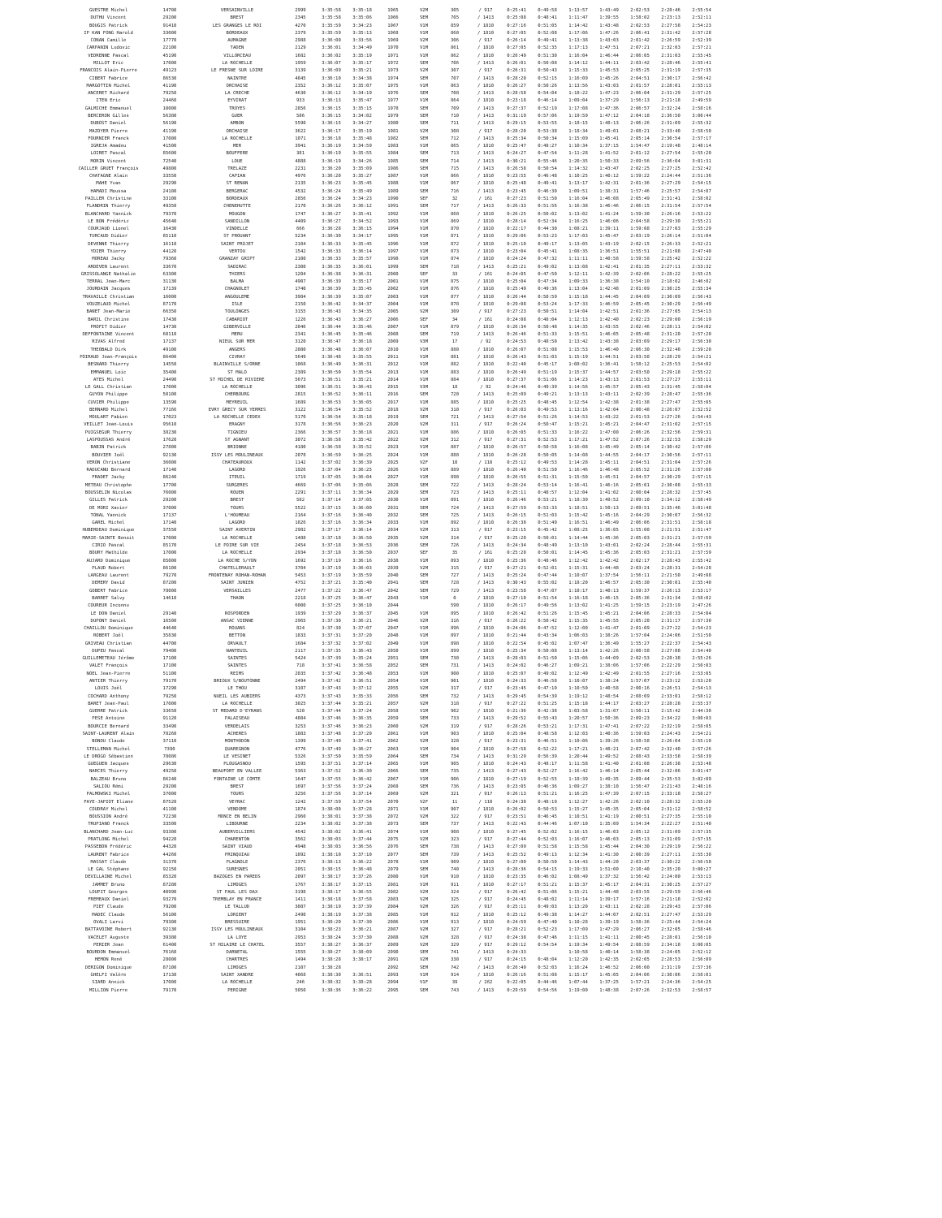| GUESTRE Michel | 14700 | VERSAINVILLE | 2999 | 3:35:58 | 3:35:18 | 1965 | V2M | 305 | / 917 | 0:25:41 | 0:49:58 | 1:13:57 | 1:43:49 | 2:02:53 | 2:28:46 | 2:55:54 |
| DUTHU Vincent | 29200 | BREST | 2345 | 3:35:58 | 3:35:06 | 1966 | SEM | 705 | / 1413 | 0:25:08 | 0:48:41 | 1:11:47 | 1:39:55 | 1:58:02 | 2:23:13 | 2:52:11 |
| BOUGIS Patrick | 91410 | LES GRANGES LE ROI | 4270 | 3:35:59 | 3:34:23 | 1967 | V1M | 859 | / 1810 | 0:27:16 | 0:51:05 | 1:14:42 | 1:43:48 | 2:02:53 | 2:27:58 | 2:54:23 |
| IP KAN FONG Harold | 33000 | BORDEAUX | 2379 | 3:35:59 | 3:35:13 | 1968 | V1M | 860 | / 1810 | 0:27:05 | 0:52:08 | 1:17:06 | 1:47:26 | 2:06:41 | 2:31:42 | 2:57:28 |
| CONAN Camille | 17770 | AUMAGNE | 2988 | 3:36:00 | 3:33:56 | 1969 | V2M | 306 | / 917 | 0:26:14 | 0:49:41 | 1:13:38 | 1:43:03 | 2:01:42 | 2:26:59 | 2:52:39 |
| CARPANIN Ludovic | 22100 | TADEN | 2129 | 3:36:01 | 3:34:49 | 1970 | V1M | 861 | / 1810 | 0:27:05 | 0:52:35 | 1:17:13 | 1:47:51 | 2:07:21 | 2:32:03 | 2:57:21 |
| VEDRENNE Pascal | 45190 | VILLORCEAU | 1682 | 3:36:02 | 3:35:19 | 1971 | V1M | 862 | / 1810 | 0:26:49 | 0:51:30 | 1:16:04 | 1:46:44 | 2:06:05 | 2:31:03 | 2:55:45 |
| MILLOT Eric | 17000 | LA ROCHELLE | 1959 | 3:36:07 | 3:35:17 | 1972 | SEM | 706 | / 1413 | 0:26:01 | 0:50:08 | 1:14:12 | 1:44:11 | 2:03:42 | 2:28:46 | 2:55:41 |
| FRANCOIS Alain-Pierre | 49123 | LE FRESNE SUR LOIRE | 3139 | 3:36:09 | 3:35:21 | 1973 | V2M | 307 | / 917 | 0:26:31 | 0:50:43 | 1:15:33 | 1:45:53 | 2:05:25 | 2:31:19 | 2:57:35 |
| CIBERT Fabrice | 86530 | NAINTRE | 4845 | 3:36:10 | 3:34:38 | 1974 | SEM | 707 | / 1413 | 0:28:20 | 0:52:15 | 1:16:09 | 1:45:26 | 2:04:51 | 2:30:17 | 2:56:42 |
| MARGOTTIN Michel | 41190 | ORCHAISE | 2352 | 3:36:12 | 3:35:07 | 1975 | V1M | 863 | / 1810 | 0:26:27 | 0:50:26 | 1:13:56 | 1:43:03 | 2:01:57 | 2:28:01 | 2:55:13 |
| ANCERET Richard | 79250 | LA CRECHE | 4630 | 3:36:12 | 3:34:19 | 1976 | SEM | 708 | / 1413 | 0:28:58 | 0:54:04 | 1:18:22 | 1:47:23 | 2:06:04 | 2:31:29 | 2:57:25 |
| ITEN Eric | 24460 | EYVIRAT | 933 | 3:36:13 | 3:35:47 | 1977 | V1M | 864 | / 1810 | 0:23:18 | 0:46:14 | 1:09:04 | 1:37:29 | 1:56:13 | 2:21:18 | 2:49:59 |
| GALMICHE Emmanuel | 10000 | TROYES | 2856 | 3:36:15 | 3:35:15 | 1978 | SEM | 709 | / 1413 | 0:27:37 | 0:52:19 | 1:17:08 | 1:47:36 | 2:06:57 | 2:32:24 | 2:58:16 |
| BERCERON Gilles | 56380 | GUER | 586 | 3:36:15 | 3:34:02 | 1979 | SEM | 710 | / 1413 | 0:31:19 | 0:57:06 | 1:19:59 | 1:47:12 | 2:04:18 | 2:36:50 | 3:00:44 |
| DUBOST Daniel | 56190 | AMBON | 5590 | 3:36:15 | 3:34:27 | 1980 | SEM | 711 | / 1413 | 0:29:15 | 0:53:55 | 1:18:15 | 1:48:13 | 2:06:26 | 2:31:09 | 2:55:32 |
| MAZOYER Pierre | 41190 | ORCHAISE | 3622 | 3:36:17 | 3:35:19 | 1981 | V2M | 308 | / 917 | 0:28:20 | 0:53:38 | 1:18:34 | 1:49:01 | 2:08:21 | 2:33:40 | 2:58:50 |
| FOURNIER Franck | 17000 | LA ROCHELLE | 1071 | 3:36:18 | 3:35:48 | 1982 | SEM | 712 | / 1413 | 0:25:34 | 0:50:34 | 1:15:09 | 1:45:41 | 2:05:14 | 2:30:54 | 2:57:17 |
| IGREJA Amadeu | 41500 | MER | 3941 | 3:36:19 | 3:34:59 | 1983 | V1M | 865 | / 1810 | 0:25:47 | 0:48:27 | 1:10:34 | 1:37:15 | 1:54:47 | 2:19:48 | 2:48:14 |
| LOIRET Pascal | 85600 | BOUFFERE | 381 | 3:36:19 | 3:35:55 | 1984 | SEM | 713 | / 1413 | 0:24:27 | 0:47:54 | 1:11:28 | 1:41:52 | 2:01:12 | 2:27:54 | 2:55:20 |
| MORIN Vincent | 72540 | LOUE | 4888 | 3:36:19 | 3:34:26 | 1985 | SEM | 714 | / 1413 | 0:30:21 | 0:55:46 | 1:20:35 | 1:50:33 | 2:09:56 | 2:36:04 | 3:01:31 |
| CAILLER GRUET François | 49800 | TRELAZE | 2231 | 3:36:20 | 3:35:09 | 1986 | SEM | 715 | / 1413 | 0:26:58 | 0:50:54 | 1:14:32 | 1:43:47 | 2:02:25 | 2:27:25 | 2:52:42 |
| CHATAGNE Alain | 33550 | CAPIAN | 4976 | 3:36:20 | 3:35:27 | 1987 | V1M | 866 | / 1810 | 0:23:55 | 0:46:48 | 1:10:25 | 1:40:12 | 1:59:22 | 2:24:44 | 2:51:36 |
| MAHE Yvan | 29290 | ST RENAN | 2135 | 3:36:23 | 3:35:45 | 1988 | V1M | 867 | / 1810 | 0:25:48 | 0:49:41 | 1:13:17 | 1:42:31 | 2:01:36 | 2:27:29 | 2:54:15 |
| HAMADI Moussa | 24100 | BERGERAC | 4532 | 3:36:24 | 3:35:49 | 1989 | SEM | 716 | / 1413 | 0:23:45 | 0:46:30 | 1:09:51 | 1:38:31 | 1:57:46 | 2:25:57 | 2:54:07 |
| PAILLER Christine | 33100 | BORDEAUX | 2856 | 3:36:24 | 3:34:23 | 1990 | SEF | 32 | / 161 | 0:27:23 | 0:51:50 | 1:16:04 | 1:46:08 | 2:05:49 | 2:31:41 | 2:58:02 |
| FLANDRIN Thierry | 49350 | CHENEHUTTE | 2170 | 3:36:26 | 3:36:12 | 1991 | SEM | 717 | / 1413 | 0:26:33 | 0:51:56 | 1:16:38 | 1:46:46 | 2:06:15 | 2:31:54 | 2:57:54 |
| BLANCHARD Yannick | 79370 | MOUGON | 1747 | 3:36:27 | 3:35:41 | 1992 | V1M | 868 | / 1810 | 0:26:25 | 0:50:02 | 1:13:02 | 1:41:24 | 1:59:30 | 2:26:16 | 2:53:22 |
| LE BON Frédéric | 45640 | SANDILLON | 4409 | 3:36:27 | 3:34:52 | 1993 | V1M | 869 | / 1810 | 0:28:14 | 0:52:34 | 1:16:25 | 1:46:06 | 2:04:58 | 2:29:30 | 2:55:21 |
| COURJAUD Lionel | 16430 | VINDELLE | 666 | 3:36:28 | 3:36:15 | 1994 | V1M | 870 | / 1810 | 0:22:17 | 0:44:30 | 1:08:21 | 1:39:11 | 1:59:08 | 2:27:03 | 2:55:29 |
| TURCAUD Didier | 85110 | ST PROUANT | 5234 | 3:36:30 | 3:34:17 | 1995 | V1M | 871 | / 1810 | 0:29:06 | 0:53:23 | 1:17:03 | 1:45:47 | 2:03:19 | 2:26:14 | 2:51:04 |
| DEVENNE Thierry | 16110 | SAINT PROJET | 2104 | 3:36:33 | 3:35:45 | 1996 | V1M | 872 | / 1810 | 0:25:10 | 0:49:17 | 1:13:05 | 1:43:19 | 2:02:15 | 2:26:33 | 2:52:21 |
| YDIER Thierry | 44120 | VERTOU | 1542 | 3:36:33 | 3:36:14 | 1997 | V1M | 873 | / 1810 | 0:23:04 | 0:45:41 | 1:08:35 | 1:36:51 | 1:55:51 | 2:21:08 | 2:47:40 |
| MOREAU Jacky | 79360 | GRANZAY GRIPT | 2100 | 3:36:33 | 3:35:57 | 1998 | V1M | 874 | / 1810 | 0:24:24 | 0:47:32 | 1:11:11 | 1:40:58 | 1:59:58 | 2:25:42 | 2:52:22 |
| ARDEVEN Laurent | 33670 | SADIRAC | 2300 | 3:36:35 | 3:36:01 | 1999 | SEM | 718 | / 1413 | 0:25:21 | 0:49:02 | 1:13:08 | 1:42:41 | 2:01:35 | 2:27:11 | 2:53:32 |
| GRISSOLANGE Nathalie | 63300 | THIERS | 1204 | 3:36:38 | 3:36:31 | 2000 | SEF | 33 | / 161 | 0:24:05 | 0:47:50 | 1:12:11 | 1:42:39 | 2:02:06 | 2:28:22 | 2:55:25 |
| TERRAL Jean-Marc | 31130 | BALMA | 4907 | 3:36:39 | 3:35:17 | 2001 | V1M | 875 | / 1810 | 0:25:04 | 0:47:34 | 1:09:33 | 1:36:38 | 1:54:10 | 2:18:02 | 2:46:02 |
| JOURDAIN Jacques | 17139 | CHAGNOLET | 1740 | 3:36:39 | 3:35:45 | 2002 | V1M | 876 | / 1810 | 0:25:49 | 0:49:36 | 1:13:04 | 1:42:48 | 2:01:09 | 2:30:25 | 2:55:34 |
| TRAVAILLE Christian | 16000 | ANGOULEME | 3984 | 3:36:39 | 3:35:07 | 2003 | V1M | 877 | / 1810 | 0:26:44 | 0:50:59 | 1:15:18 | 1:44:45 | 2:04:09 | 2:30:09 | 2:56:43 |
| VOUZELAUD Michel | 87170 | ISLE | 2150 | 3:36:42 | 3:34:37 | 2004 | V1M | 878 | / 1810 | 0:29:08 | 0:53:24 | 1:17:33 | 1:46:59 | 2:05:45 | 2:30:29 | 2:56:49 |
| BANET Jean-Marie | 66350 | TOULONGES | 3155 | 3:36:43 | 3:34:35 | 2005 | V2M | 309 | / 917 | 0:27:23 | 0:50:51 | 1:14:04 | 1:42:51 | 2:01:36 | 2:27:05 | 2:54:13 |
| BARIL Christine | 17430 | CABARIOT | 1226 | 3:36:43 | 3:36:27 | 2006 | SEF | 34 | / 161 | 0:24:08 | 0:48:04 | 1:12:13 | 1:42:40 | 2:02:23 | 2:29:00 | 2:56:19 |
| PROFIT Didier | 14730 | GIBERVILLE | 2046 | 3:36:44 | 3:35:46 | 2007 | V1M | 879 | / 1810 | 0:26:34 | 0:50:48 | 1:14:35 | 1:43:55 | 2:02:46 | 2:28:11 | 2:54:02 |
| DEFFONTAINE Vincent | 60110 | MERU | 2341 | 3:36:45 | 3:35:46 | 2008 | SEM | 719 | / 1413 | 0:26:46 | 0:51:33 | 1:15:51 | 1:46:05 | 2:05:48 | 2:31:20 | 2:57:20 |
| RIVAS Alfred | 17137 | NIEUL SUR MER | 3120 | 3:36:47 | 3:36:18 | 2009 | V3M | 17 | / 92 | 0:24:53 | 0:48:50 | 1:13:42 | 1:43:38 | 2:03:09 | 2:29:17 | 2:56:30 |
| THEOBALD Dirk | 49100 | ANGERS | 2080 | 3:36:48 | 3:36:07 | 2010 | V1M | 880 | / 1810 | 0:26:07 | 0:51:08 | 1:15:53 | 1:46:40 | 2:06:30 | 2:32:48 | 2:59:20 |
| POIRAUD Jean-François | 86400 | CIVRAY | 5649 | 3:36:48 | 3:35:55 | 2011 | V1M | 881 | / 1810 | 0:26:43 | 0:51:03 | 1:15:19 | 1:44:51 | 2:03:50 | 2:28:29 | 2:54:21 |
| BESNARD Thierry | 14550 | BLAINVILLE S/ORNE | 1068 | 3:36:49 | 3:36:31 | 2012 | V1M | 882 | / 1810 | 0:22:40 | 0:45:17 | 1:08:02 | 1:36:41 | 1:58:12 | 2:25:53 | 2:54:02 |
| EMMANUEL Loïc | 35400 | ST MALO | 2389 | 3:36:50 | 3:35:54 | 2013 | V1M | 883 | / 1810 | 0:26:49 | 0:51:19 | 1:15:37 | 1:44:57 | 2:03:50 | 2:29:18 | 2:55:22 |
| ATES Michel | 24490 | ST MICHEL DE RIVIERE | 5673 | 3:36:51 | 3:35:21 | 2014 | V1M | 884 | / 1810 | 0:27:37 | 0:51:06 | 1:14:23 | 1:43:13 | 2:01:53 | 2:27:27 | 2:55:11 |
| LE GALL Christian | 17000 | LA ROCHELLE | 3096 | 3:36:51 | 3:36:43 | 2015 | V3M | 18 | / 92 | 0:24:46 | 0:49:39 | 1:14:56 | 1:45:57 | 2:05:43 | 2:31:45 | 2:58:04 |
| GUYON Philippe | 50100 | CHERBOURG | 2815 | 3:36:52 | 3:36:11 | 2016 | SEM | 720 | / 1413 | 0:25:09 | 0:49:21 | 1:13:13 | 1:43:11 | 2:02:39 | 2:28:47 | 2:55:36 |
| CUVIER Philippe | 13590 | MEYREUIL | 1689 | 3:36:53 | 3:36:05 | 2017 | V1M | 885 | / 1810 | 0:25:25 | 0:48:45 | 1:12:54 | 1:42:38 | 2:01:38 | 2:27:47 | 2:55:05 |
| BERNARD Michel | 77166 | EVRY GRECY SUR YERRES | 3122 | 3:36:54 | 3:35:52 | 2018 | V2M | 310 | / 917 | 0:26:03 | 0:49:53 | 1:13:16 | 1:42:04 | 2:00:48 | 2:26:07 | 2:52:52 |
| MOULART Fabien | 17023 | LA ROCHELLE CEDEX | 5170 | 3:36:54 | 3:35:18 | 2019 | SEM | 721 | / 1413 | 0:27:54 | 0:51:26 | 1:14:53 | 1:43:22 | 2:01:53 | 2:27:26 | 2:54:43 |
| VEILLET Jean-Louis | 95610 | ERAGNY | 3178 | 3:36:56 | 3:36:23 | 2020 | V2M | 311 | / 917 | 0:26:24 | 0:50:47 | 1:15:21 | 1:45:21 | 2:04:47 | 2:31:02 | 2:57:15 |
| PUIGSEGUR Thierry | 38230 | TIGNIEU | 2366 | 3:36:57 | 3:36:18 | 2021 | V1M | 886 | / 1810 | 0:26:05 | 0:51:33 | 1:16:22 | 1:47:00 | 2:06:26 | 2:32:56 | 2:59:31 |
| LASPOUSSAS André | 17620 | ST AGNANT | 3072 | 3:36:58 | 3:35:42 | 2022 | V2M | 312 | / 917 | 0:27:31 | 0:52:53 | 1:17:21 | 1:47:52 | 2:07:26 | 2:32:53 | 2:58:29 |
| BABIN Patrick | 27800 | BRIONNE | 4180 | 3:36:58 | 3:35:52 | 2023 | V1M | 887 | / 1810 | 0:26:57 | 0:50:58 | 1:16:08 | 1:45:49 | 2:05:14 | 2:30:42 | 2:57:06 |
| BOUVIER Joël | 92130 | ISSY LES MOULINEAUX | 2078 | 3:36:59 | 3:36:25 | 2024 | V1M | 888 | / 1810 | 0:26:28 | 0:50:05 | 1:14:08 | 1:44:55 | 2:04:17 | 2:30:56 | 2:57:11 |
| VERON Christiane | 36000 | CHATEAUROUX | 1142 | 3:37:02 | 3:36:39 | 2025 | V2F | 10 | / 110 | 0:25:12 | 0:49:53 | 1:14:28 | 1:45:11 | 2:04:51 | 2:31:04 | 2:57:26 |
| RADUCANU Bernard | 17140 | LAGORD | 1926 | 3:37:04 | 3:36:25 | 2026 | V1M | 889 | / 1810 | 0:26:40 | 0:51:50 | 1:16:46 | 1:46:48 | 2:05:52 | 2:31:26 | 2:57:00 |
| FRADET Jacky | 86240 | ITEUIL | 1719 | 3:37:05 | 3:36:04 | 2027 | V1M | 890 | / 1810 | 0:26:55 | 0:51:31 | 1:15:50 | 1:45:51 | 2:04:57 | 2:30:29 | 2:57:15 |
| METEAU Christophe | 17700 | SURGERES | 4669 | 3:37:06 | 3:35:06 | 2028 | SEM | 722 | / 1413 | 0:28:24 | 0:53:14 | 1:16:41 | 1:46:16 | 2:05:01 | 2:30:08 | 2:55:33 |
| BOUSSELIN Nicolas | 76000 | ROUEN | 2291 | 3:37:11 | 3:36:34 | 2029 | SEM | 723 | / 1413 | 0:25:11 | 0:48:57 | 1:12:04 | 1:41:02 | 2:00:04 | 2:28:32 | 2:57:45 |
| GILLES Patrick | 29200 | BREST | 582 | 3:37:14 | 3:37:05 | 2030 | V1M | 891 | / 1810 | 0:26:46 | 0:53:21 | 1:18:39 | 1:49:52 | 2:09:10 | 2:34:12 | 2:58:49 |
| DE MORI Xavier | 37000 | TOURS | 5522 | 3:37:15 | 3:36:00 | 2031 | SEM | 724 | / 1413 | 0:27:59 | 0:53:33 | 1:18:51 | 1:50:13 | 2:09:51 | 2:35:46 | 3:01:48 |
| TONAL Yannick | 17137 | L'HOUMEAU | 2164 | 3:37:16 | 3:36:40 | 2032 | SEM | 725 | / 1413 | 0:26:15 | 0:51:03 | 1:15:42 | 1:45:16 | 2:04:29 | 2:30:07 | 2:56:32 |
| GAREL Michel | 17140 | LAGORD | 1826 | 3:37:16 | 3:36:34 | 2033 | V1M | 892 | / 1810 | 0:26:38 | 0:51:49 | 1:16:51 | 1:46:49 | 2:06:06 | 2:31:51 | 2:58:18 |
| HUBERDEAU Dominique | 37550 | SAINT AVERTIN | 2982 | 3:37:17 | 3:36:14 | 2034 | V2M | 313 | / 917 | 0:23:15 | 0:45:42 | 1:08:25 | 1:36:05 | 1:55:00 | 2:21:51 | 2:51:47 |
| MARIE-SAINTE Benoit | 17000 | LA ROCHELLE | 1488 | 3:37:18 | 3:36:50 | 2035 | V2M | 314 | / 917 | 0:25:28 | 0:50:01 | 1:14:44 | 1:45:36 | 2:05:03 | 2:31:21 | 2:57:59 |
| CIRIO Pascal | 85170 | LE POIRE SUR VIE | 2454 | 3:37:18 | 3:36:53 | 2036 | SEM | 726 | / 1413 | 0:24:34 | 0:48:49 | 1:13:10 | 1:43:01 | 2:02:24 | 2:28:44 | 2:55:31 |
| BOURY Mathilde | 17000 | LA ROCHELLE | 2934 | 3:37:18 | 3:36:50 | 2037 | SEF | 35 | / 161 | 0:25:28 | 0:50:01 | 1:14:45 | 1:45:36 | 2:05:03 | 2:31:21 | 2:57:59 |
| AUJARD Dominique | 85000 | LA ROCHE S/YON | 1692 | 3:37:19 | 3:36:16 | 2038 | V1M | 893 | / 1810 | 0:25:36 | 0:48:46 | 1:12:42 | 1:42:42 | 2:02:17 | 2:28:43 | 2:55:42 |
| PLAUD Robert | 86100 | CHATELLERAULT | 3704 | 3:37:19 | 3:36:03 | 2039 | V2M | 315 | / 917 | 0:27:21 | 0:52:01 | 1:15:31 | 1:44:48 | 2:03:24 | 2:28:31 | 2:54:28 |
| LARGEAU Laurent | 79270 | FRONTENAY ROHAN-ROHAN | 5453 | 3:37:19 | 3:35:59 | 2040 | SEM | 727 | / 1413 | 0:25:24 | 0:47:44 | 1:10:07 | 1:37:54 | 1:56:11 | 2:21:50 | 2:49:08 |
| DEMERY David | 87200 | SAINT JUNIEN | 4752 | 3:37:21 | 3:35:40 | 2041 | SEM | 728 | / 1413 | 0:30:43 | 0:55:02 | 1:18:20 | 1:46:57 | 2:05:30 | 2:30:01 | 2:55:40 |
| GOBERT Fabrice | 78000 | VERSAILLES | 2477 | 3:37:22 | 3:36:47 | 2042 | SEM | 729 | / 1413 | 0:23:58 | 0:47:07 | 1:10:17 | 1:40:13 | 1:59:37 | 2:26:13 | 2:53:17 |
| BARRET Salvy | 14610 | THAON | 2218 | 3:37:25 | 3:36:47 | 2043 | V1M | 0 | / 1810 | 0:27:10 | 0:51:54 | 1:16:18 | 1:46:15 | 2:05:36 | 2:31:34 | 2:58:02 |
| COUREUR Inconnu | | | 6000 | 3:37:25 | 3:36:10 | 2044 | | 590 | / 1810 | 0:26:17 | 0:49:56 | 1:13:02 | 1:41:25 | 1:59:15 | 2:23:19 | 2:47:26 |
| LE DON Daniel | 29140 | ROSPORDEN | 1939 | 3:37:29 | 3:36:37 | 2045 | V1M | 895 | / 1810 | 0:26:42 | 0:51:26 | 1:15:45 | 1:45:21 | 2:04:06 | 2:28:33 | 2:54:04 |
| DUPONT Daniel | 16500 | ANSAC VIENNE | 2965 | 3:37:30 | 3:36:21 | 2046 | V2M | 316 | / 917 | 0:26:22 | 0:50:42 | 1:15:35 | 1:45:55 | 2:05:20 | 2:31:17 | 2:57:30 |
| CHAILLOU Dominique | 44640 | ROUANS | 824 | 3:37:30 | 3:37:07 | 2047 | V1M | 896 | / 1810 | 0:24:06 | 0:47:52 | 1:12:00 | 1:41:47 | 2:01:09 | 2:27:22 | 2:54:23 |
| ROBERT Joël | 35830 | BETTON | 1833 | 3:37:31 | 3:37:20 | 2048 | V1M | 897 | / 1810 | 0:21:44 | 0:43:34 | 1:06:03 | 1:38:26 | 1:57:04 | 2:24:06 | 2:51:50 |
| GRIVEAU Christian | 44700 | ORVAULT | 1684 | 3:37:32 | 3:37:02 | 2049 | V1M | 898 | / 1810 | 0:22:54 | 0:45:02 | 1:07:47 | 1:36:49 | 1:55:27 | 2:22:37 | 2:54:43 |
| DUPEU Pascal | 79400 | NANTEUIL | 2117 | 3:37:35 | 3:36:43 | 2050 | V1M | 899 | / 1810 | 0:25:34 | 0:50:08 | 1:13:14 | 1:42:26 | 2:00:58 | 2:27:08 | 2:54:40 |
| GUILLEMETEAU Jérôme | 17100 | SAINTES | 5424 | 3:37:39 | 3:35:24 | 2051 | SEM | 730 | / 1413 | 0:28:03 | 0:51:50 | 1:15:06 | 1:44:09 | 2:02:53 | 2:28:38 | 2:55:26 |
| VALET François | 17100 | SAINTES | 718 | 3:37:41 | 3:36:58 | 2052 | SEM | 731 | / 1413 | 0:24:02 | 0:46:27 | 1:09:21 | 1:38:06 | 1:57:06 | 2:22:29 | 2:50:03 |
| NOEL Jean-Pierre | 51100 | REIMS | 2035 | 3:37:42 | 3:36:48 | 2053 | V1M | 900 | / 1810 | 0:25:07 | 0:49:02 | 1:12:49 | 1:42:49 | 2:01:55 | 2:27:16 | 2:53:05 |
| ANTIER Thierry | 79170 | BRIOUX S/BOUTONNE | 2494 | 3:37:42 | 3:36:51 | 2054 | V1M | 901 | / 1810 | 0:24:33 | 0:46:58 | 1:10:07 | 1:38:24 | 1:57:07 | 2:23:12 | 2:53:20 |
| LOUIS Joël | 17290 | LE THOU | 3107 | 3:37:43 | 3:37:12 | 2055 | V2M | 317 | / 917 | 0:23:45 | 0:47:10 | 1:10:50 | 1:40:58 | 2:00:16 | 2:26:51 | 2:54:13 |
| COCHARD Anthony | 79250 | NUEIL LES AUBIERS | 4373 | 3:37:43 | 3:35:33 | 2056 | SEM | 732 | / 1413 | 0:29:45 | 0:54:39 | 1:19:12 | 1:48:54 | 2:08:09 | 2:33:01 | 2:58:12 |
| BARET Jean-Paul | 17000 | LA ROCHELLE | 3025 | 3:37:44 | 3:35:21 | 2057 | V2M | 318 | / 917 | 0:27:22 | 0:51:25 | 1:15:18 | 1:44:17 | 2:03:27 | 2:28:28 | 2:55:37 |
| GUERRE Patrick | 33650 | ST MEDARD D'EYRANS | 520 | 3:37:44 | 3:37:24 | 2058 | V1M | 902 | / 1810 | 0:21:36 | 0:42:38 | 1:03:58 | 1:31:07 | 1:50:11 | 2:15:42 | 2:44:30 |
| PESE Antoine | 91120 | PALAISEAU | 4804 | 3:37:46 | 3:36:35 | 2059 | SEM | 733 | / 1413 | 0:29:52 | 0:55:43 | 1:20:57 | 1:50:36 | 2:09:23 | 2:34:22 | 3:00:03 |
| BOURCIE Bernard | 33490 | VERDELAIS | 3253 | 3:37:46 | 3:36:23 | 2060 | V2M | 319 | / 917 | 0:28:26 | 0:53:21 | 1:17:31 | 1:47:41 | 2:07:22 | 2:32:19 | 2:58:05 |
| SAINT-LAURENT Alain | 78260 | ACHERES | 1883 | 3:37:48 | 3:37:20 | 2061 | V1M | 903 | / 1810 | 0:25:04 | 0:48:58 | 1:12:03 | 1:40:36 | 1:59:03 | 2:24:43 | 2:54:21 |
| BONDU Claude | 37110 | MONTHODON | 1399 | 3:37:49 | 3:37:41 | 2062 | V2M | 320 | / 917 | 0:23:31 | 0:46:51 | 1:10:06 | 1:39:26 | 1:58:58 | 2:26:04 | 2:55:10 |
| STELLEMAN Michel | 7390 | QUAREGNON | 4776 | 3:37:49 | 3:36:27 | 2063 | V1M | 904 | / 1810 | 0:27:58 | 0:52:22 | 1:17:21 | 1:48:21 | 2:07:42 | 2:32:40 | 2:57:26 |
| LE DROGO Sébastien | 78086 | LE VESINET | 5326 | 3:37:50 | 3:35:59 | 2064 | SEM | 734 | / 1413 | 0:31:29 | 0:56:39 | 1:20:44 | 1:49:52 | 2:08:43 | 2:33:58 | 2:58:39 |
| GUEGUEN Jacques | 29630 | PLOUGASNOU | 1595 | 3:37:51 | 3:37:14 | 2065 | V1M | 905 | / 1810 | 0:24:43 | 0:48:17 | 1:11:58 | 1:41:40 | 2:01:08 | 2:26:38 | 2:53:48 |
| NARCES Thierry | 49250 | BEAUFORT EN VALLEE | 5363 | 3:37:52 | 3:36:30 | 2066 | SEM | 735 | / 1413 | 0:27:43 | 0:52:27 | 1:16:42 | 1:46:14 | 2:05:44 | 2:32:06 | 3:01:47 |
| BALZEAU Bruno | 86240 | FONTAINE LE COMTE | 1647 | 3:37:55 | 3:36:42 | 2067 | V1M | 906 | / 1810 | 0:27:19 | 0:52:55 | 1:18:39 | 1:49:35 | 2:09:44 | 2:35:53 | 3:02:09 |
| SALIOU Rémi | 29200 | BREST | 1697 | 3:37:56 | 3:37:24 | 2068 | SEM | 736 | / 1413 | 0:23:05 | 0:46:36 | 1:09:27 | 1:38:10 | 1:56:47 | 2:21:43 | 2:48:16 |
| PALMOWSKI Michel | 37000 | TOURS | 3256 | 3:37:56 | 3:37:14 | 2069 | V2M | 321 | / 917 | 0:26:13 | 0:51:21 | 1:16:25 | 1:47:39 | 2:07:15 | 2:33:18 | 2:58:27 |
| FAYE-JAPIOT Eliane | 87520 | VEYRAC | 1242 | 3:37:59 | 3:37:54 | 2070 | V2F | 11 | / 110 | 0:24:38 | 0:48:19 | 1:12:27 | 1:42:26 | 2:02:10 | 2:28:32 | 2:55:20 |
| COUDRAY Michel | 41100 | VENDOME | 1874 | 3:38:00 | 3:37:28 | 2071 | V1M | 907 | / 1810 | 0:26:02 | 0:50:53 | 1:15:27 | 1:45:35 | 2:05:04 | 2:31:12 | 2:58:52 |
| BOUSSION André | 72230 | MONCE EN BELIN | 2960 | 3:38:01 | 3:37:38 | 2072 | V2M | 322 | / 917 | 0:23:51 | 0:46:45 | 1:10:51 | 1:41:19 | 2:00:51 | 2:27:35 | 2:55:10 |
| TRUPIANO Franck | 33500 | LIBOURNE | 2234 | 3:38:02 | 3:37:38 | 2073 | SEM | 737 | / 1413 | 0:22:43 | 0:44:46 | 1:07:10 | 1:35:09 | 1:54:34 | 2:22:27 | 2:51:40 |
| BLANCHARD Jean-Luc | 93300 | AUBERVILLIERS | 4542 | 3:38:02 | 3:36:41 | 2074 | V1M | 908 | / 1810 | 0:27:45 | 0:52:02 | 1:16:15 | 1:46:03 | 2:05:12 | 2:31:09 | 2:57:35 |
| PRATLONG Michel | 94220 | CHARENTON | 3562 | 3:38:03 | 3:37:44 | 2075 | V2M | 323 | / 917 | 0:27:44 | 0:52:03 | 1:16:07 | 1:46:03 | 2:05:13 | 2:31:09 | 2:57:35 |
| PASSEBON Frédéric | 44320 | SAINT VIAUD | 4948 | 3:38:03 | 3:36:56 | 2076 | SEM | 738 | / 1413 | 0:27:09 | 0:51:58 | 1:15:58 | 1:45:44 | 2:04:30 | 2:29:19 | 2:56:22 |
| LAURENT Fabrice | 44260 | PRINQUIAU | 1892 | 3:38:10 | 3:37:10 | 2077 | SEM | 739 | / 1413 | 0:25:52 | 0:49:13 | 1:12:34 | 1:41:30 | 2:00:39 | 2:27:11 | 2:55:30 |
| MASSAT Claude | 31370 | PLAGNOLE | 2376 | 3:38:13 | 3:36:22 | 2078 | V1M | 909 | / 1810 | 0:27:00 | 0:50:50 | 1:14:43 | 1:44:20 | 2:03:37 | 2:30:22 | 2:56:58 |
| LE GAL Stéphane | 92150 | SURESNES | 2051 | 3:38:15 | 3:36:48 | 2079 | SEM | 740 | / 1413 | 0:28:36 | 0:54:15 | 1:19:33 | 1:51:00 | 2:10:40 | 2:35:20 | 3:00:27 |
| DEVILLAINE Michel | 85320 | BAZOGES EN PAREDS | 2097 | 3:38:17 | 3:37:26 | 2080 | V1M | 910 | / 1810 | 0:23:35 | 0:46:02 | 1:08:49 | 1:37:32 | 1:56:42 | 2:24:00 | 2:53:13 |
| JAMMET Bruno | 87280 | LIMOGES | 1767 | 3:38:17 | 3:37:15 | 2081 | V1M | 911 | / 1810 | 0:27:17 | 0:51:21 | 1:15:37 | 1:45:17 | 2:04:31 | 2:30:25 | 2:57:27 |
| LOUPIT Georges | 40990 | ST PAUL LES DAX | 3198 | 3:38:17 | 3:36:55 | 2082 | V2M | 324 | / 917 | 0:26:42 | 0:51:06 | 1:15:21 | 1:44:48 | 2:03:55 | 2:29:59 | 2:56:46 |
| FREMEAUX Daniel | 93270 | TREMBLAY EN FRANCE | 1411 | 3:38:18 | 3:37:58 | 2083 | V2M | 325 | / 917 | 0:24:45 | 0:48:02 | 1:11:14 | 1:39:17 | 1:57:16 | 2:21:18 | 2:52:02 |
| PIET Claude | 79200 | LE TALLUD | 3087 | 3:38:19 | 3:37:39 | 2084 | V2M | 326 | / 917 | 0:25:11 | 0:49:03 | 1:13:20 | 1:43:11 | 2:02:28 | 2:29:43 | 2:57:06 |
| MADEC Claude | 56100 | LORIENT | 2490 | 3:38:19 | 3:37:38 | 2085 | V1M | 912 | / 1810 | 0:25:12 | 0:49:38 | 1:14:27 | 1:44:07 | 2:02:51 | 2:27:47 | 2:53:29 |
| OVALI Larvi | 79300 | BRESSUIRE | 1951 | 3:38:20 | 3:37:30 | 2086 | V1M | 913 | / 1810 | 0:24:59 | 0:47:40 | 1:10:28 | 1:39:19 | 1:58:36 | 2:25:44 | 2:54:24 |
| BATTAVOINE Robert | 92130 | ISSY LES MOULINEAUX | 3104 | 3:38:23 | 3:36:21 | 2087 | V2M | 327 | / 917 | 0:28:21 | 0:52:23 | 1:17:09 | 1:47:29 | 2:06:27 | 2:32:05 | 2:58:46 |
| VACELET Auguste | 39380 | LA LOYE | 2953 | 3:38:24 | 3:37:30 | 2088 | V2M | 328 | / 917 | 0:24:38 | 0:47:46 | 1:11:15 | 1:41:11 | 2:00:45 | 2:28:01 | 2:56:10 |
| PERIER Jean | 61400 | ST HILAIRE LE CHATEL | 3557 | 3:38:27 | 3:36:37 | 2089 | V2M | 329 | / 917 | 0:29:12 | 0:54:54 | 1:19:34 | 1:49:54 | 2:08:59 | 2:34:18 | 3:00:05 |
| BOURDON Emmanuel | 76160 | DARNETAL | 1555 | 3:38:27 | 3:38:09 | 2090 | SEM | 741 | / 1413 | 0:24:33 | | 1:10:58 | 1:40:14 | 1:58:38 | 2:24:05 | 2:52:12 |
| HEMON René | 28000 | CHARTRES | 1494 | 3:38:28 | 3:38:17 | 2091 | V2M | 330 | / 917 | 0:24:15 | 0:48:04 | 1:12:20 | 1:42:35 | 2:02:05 | 2:28:53 | 2:56:09 |
| DERIGON Dominique | 87100 | LIMOGES | 2107 | 3:38:28 | | 2092 | SEM | 742 | / 1413 | 0:26:49 | 0:52:03 | 1:16:24 | 1:46:52 | 2:06:00 | 2:31:19 | 2:57:36 |
| GHELFI Valère | 17138 | SAINT XANDRE | 4868 | 3:38:30 | 3:36:51 | 2093 | V1M | 914 | / 1810 | 0:26:16 | 0:51:08 | 1:15:17 | 1:45:05 | 2:04:06 | 2:30:06 | 2:58:01 |
| SIARD Annick | 17000 | LA ROCHELLE | 246 | 3:38:32 | 3:38:28 | 2094 | V1F | 39 | / 262 | 0:22:05 | 0:44:46 | 1:07:44 | 1:37:25 | 1:57:21 | 2:24:36 | 2:54:25 |
| MILLION Pierre | 79170 | PERIGNE | 5050 | 3:38:36 | 3:36:22 | 2095 | SEM | 743 | / 1413 | 0:29:59 | 0:54:56 | 1:19:00 | 1:48:38 | 2:07:26 | 2:32:53 | 2:58:57 |